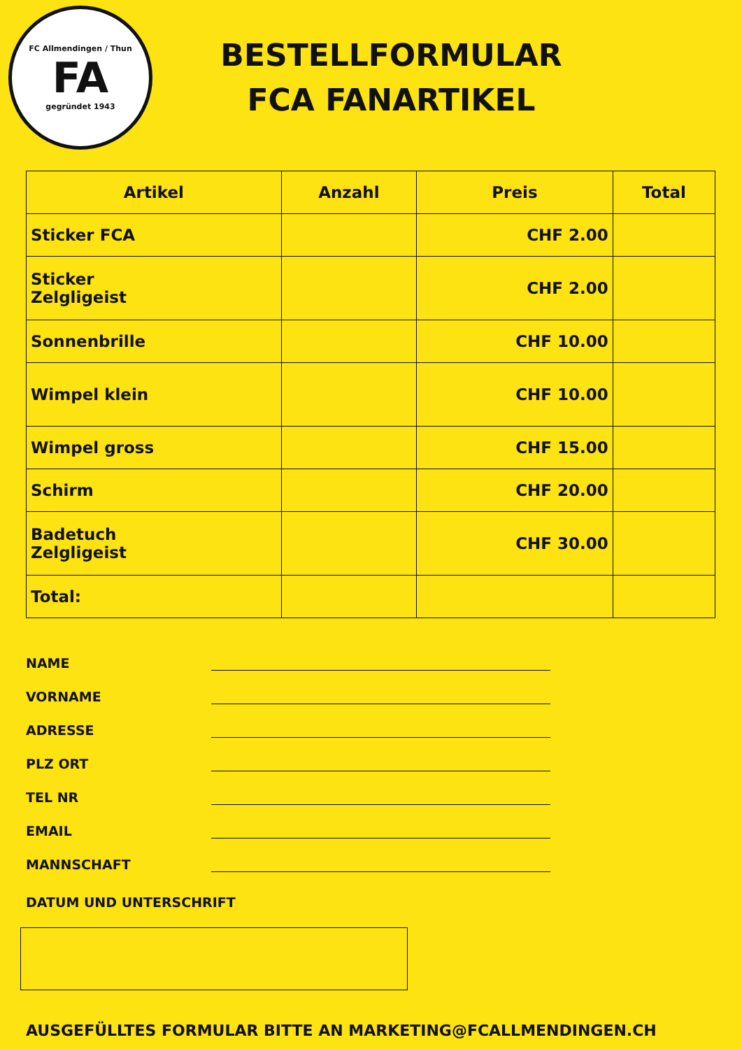FC Allmendingen / Thun
FA
gegründet 1943
BESTELLFORMULAR
FCA FANARTIKEL
| Artikel | Anzahl | Preis | Total |
| --- | --- | --- | --- |
| Sticker FCA | | CHF 2.00 | |
| Sticker Zelgligeist | | CHF 2.00 | |
| Sonnenbrille | | CHF 10.00 | |
| Wimpel klein | | CHF 10.00 | |
| Wimpel gross | | CHF 15.00 | |
| Schirm | | CHF 20.00 | |
| Badetuch Zelgligeist | | CHF 30.00 | |
| Total: | | | |
NAME
VORNAME
ADRESSE
PLZ ORT
TEL NR
EMAIL
MANNSCHAFT
DATUM UND UNTERSCHRIFT
AUSGEFÜLLTES FORMULAR BITTE AN MARKETING@FCALLMENDINGEN.CH